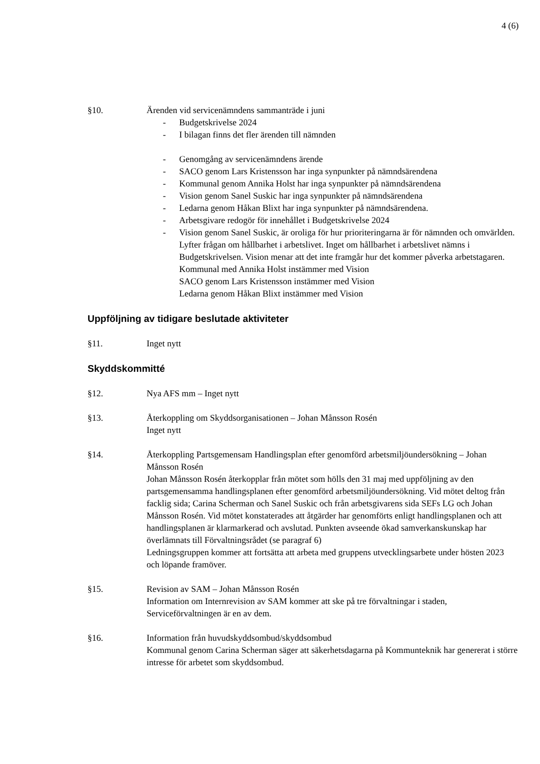4 (6)
§10. Ärenden vid servicenämndens sammanträde i juni
- Budgetskrivelse 2024
- I bilagan finns det fler ärenden till nämnden
- Genomgång av servicenämndens ärende
- SACO genom Lars Kristensson har inga synpunkter på nämndsärendena
- Kommunal genom Annika Holst har inga synpunkter på nämndsärendena
- Vision genom Sanel Suskic har inga synpunkter på nämndsärendena
- Ledarna genom Håkan Blixt har inga synpunkter på nämndsärendena.
- Arbetsgivare redogör för innehållet i Budgetskrivelse 2024
- Vision genom Sanel Suskic, är oroliga för hur prioriteringarna är för nämnden och omvärlden. Lyfter frågan om hållbarhet i arbetslivet. Inget om hållbarhet i arbetslivet nämns i Budgetskrivelsen. Vision menar att det inte framgår hur det kommer påverka arbetstagaren.
Kommunal med Annika Holst instämmer med Vision
SACO genom Lars Kristensson instämmer med Vision
Ledarna genom Håkan Blixt instämmer med Vision
Uppföljning av tidigare beslutade aktiviteter
§11. Inget nytt
Skyddskommitté
§12. Nya AFS mm – Inget nytt
§13. Återkoppling om Skyddsorganisationen – Johan Månsson Rosén
Inget nytt
§14. Återkoppling Partsgemensam Handlingsplan efter genomförd arbetsmiljöundersökning – Johan Månsson Rosén
Johan Månsson Rosén återkopplar från mötet som hölls den 31 maj med uppföljning av den partsgemensamma handlingsplanen efter genomförd arbetsmiljöundersökning. Vid mötet deltog från facklig sida; Carina Scherman och Sanel Suskic och från arbetsgivarens sida SEFs LG och Johan Månsson Rosén. Vid mötet konstaterades att åtgärder har genomförts enligt handlingsplanen och att handlingsplanen är klarmarkerad och avslutad. Punkten avseende ökad samverkanskunskap har överlämnats till Förvaltningsrådet (se paragraf 6)
Ledningsgruppen kommer att fortsätta att arbeta med gruppens utvecklingsarbete under hösten 2023 och löpande framöver.
§15. Revision av SAM – Johan Månsson Rosén
Information om Internrevision av SAM kommer att ske på tre förvaltningar i staden, Serviceförvaltningen är en av dem.
§16. Information från huvudskyddsombud/skyddsombud
Kommunal genom Carina Scherman säger att säkerhetsdagarna på Kommunteknik har genererat i större intresse för arbetet som skyddsombud.